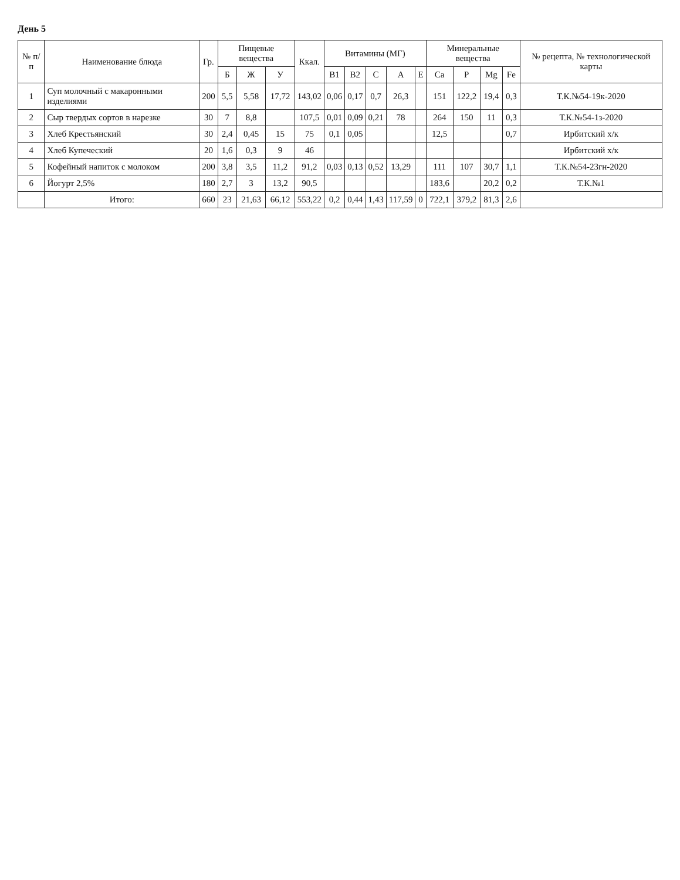День 5
| № п/п | Наименование блюда | Гр. | Пищевые вещества | | | Ккал. | Витамины (МГ) | | | | | Минеральные вещества | | | | № рецепта, № технологической карты |
| --- | --- | --- | --- | --- | --- | --- | --- | --- | --- | --- | --- | --- | --- | --- | --- | --- |
| | | | Б | Ж | У | | B1 | B2 | C | A | E | Ca | P | Mg | Fe | |
| 1 | Суп молочный с макаронными изделиями | 200 | 5,5 | 5,58 | 17,72 | 143,02 | 0,06 | 0,17 | 0,7 | 26,3 | | 151 | 122,2 | 19,4 | 0,3 | Т.К.№54-19к-2020 |
| 2 | Сыр твердых сортов в нарезке | 30 | 7 | 8,8 | | 107,5 | 0,01 | 0,09 | 0,21 | 78 | | 264 | 150 | 11 | 0,3 | Т.К.№54-1з-2020 |
| 3 | Хлеб Крестьянский | 30 | 2,4 | 0,45 | 15 | 75 | 0,1 | 0,05 | | | | 12,5 | | | 0,7 | Ирбитский х/к |
| 4 | Хлеб Купеческий | 20 | 1,6 | 0,3 | 9 | 46 | | | | | | | | | | Ирбитский х/к |
| 5 | Кофейный напиток с молоком | 200 | 3,8 | 3,5 | 11,2 | 91,2 | 0,03 | 0,13 | 0,52 | 13,29 | | 111 | 107 | 30,7 | 1,1 | Т.К.№54-23гн-2020 |
| 6 | Йогурт 2,5% | 180 | 2,7 | 3 | 13,2 | 90,5 | | | | | | 183,6 | | 20,2 | 0,2 | Т.К.№1 |
| | Итого: | 660 | 23 | 21,63 | 66,12 | 553,22 | 0,2 | 0,44 | 1,43 | 117,59 | 0 | 722,1 | 379,2 | 81,3 | 2,6 | |